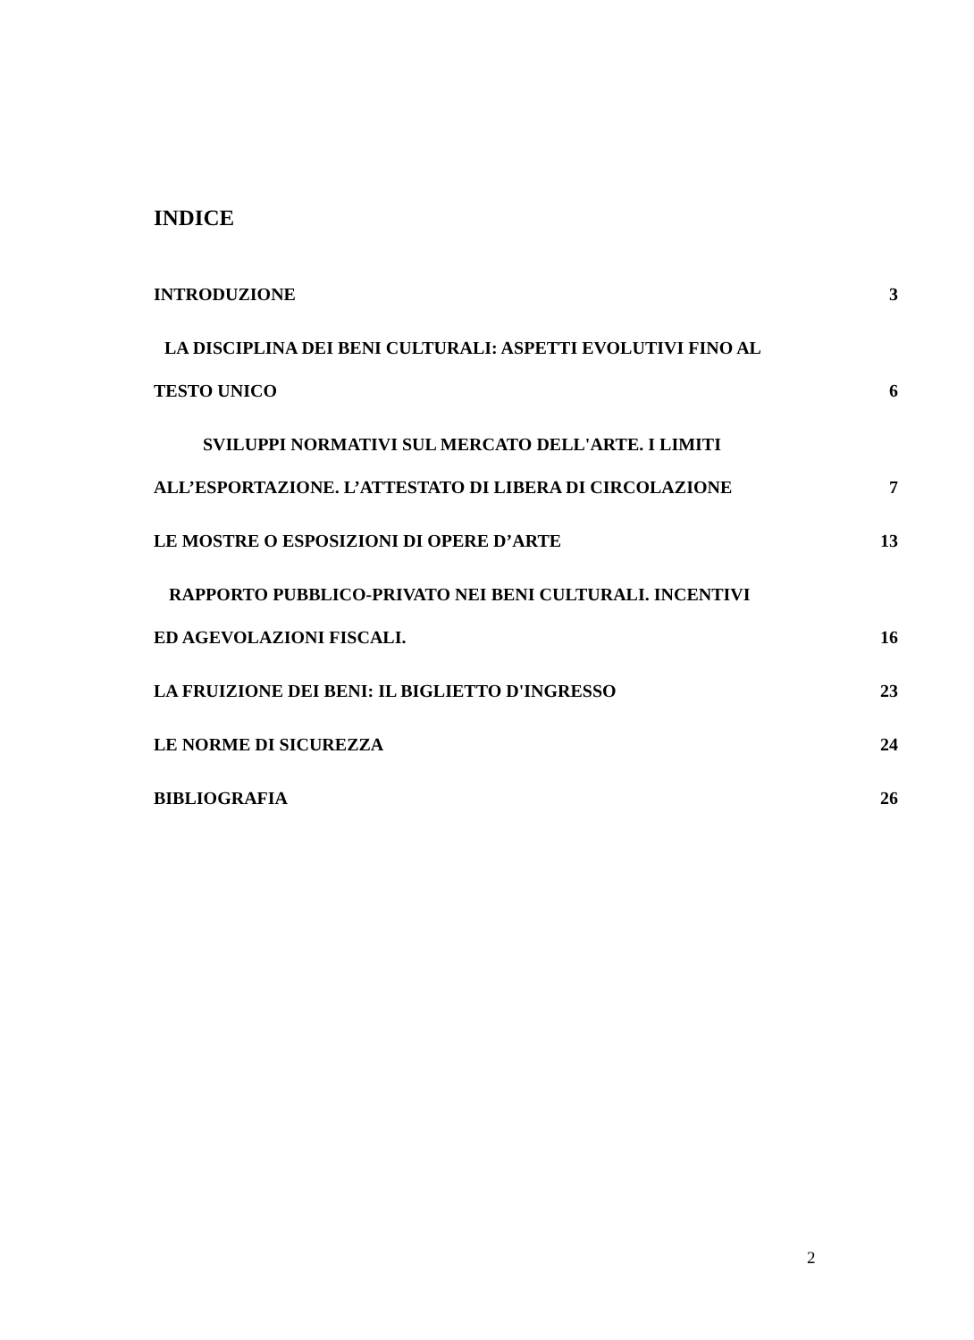INDICE
INTRODUZIONE 3
LA DISCIPLINA DEI BENI CULTURALI: ASPETTI EVOLUTIVI FINO AL
TESTO UNICO 6
SVILUPPI NORMATIVI SUL MERCATO DELL'ARTE. I LIMITI
ALL’ESPORTAZIONE. L’ATTESTATO DI LIBERA DI CIRCOLAZIONE 7
LE MOSTRE O ESPOSIZIONI DI OPERE D’ARTE 13
RAPPORTO PUBBLICO-PRIVATO NEI BENI CULTURALI. INCENTIVI
ED AGEVOLAZIONI FISCALI. 16
LA FRUIZIONE DEI BENI: IL BIGLIETTO D'INGRESSO 23
LE NORME DI SICUREZZA 24
BIBLIOGRAFIA 26
2